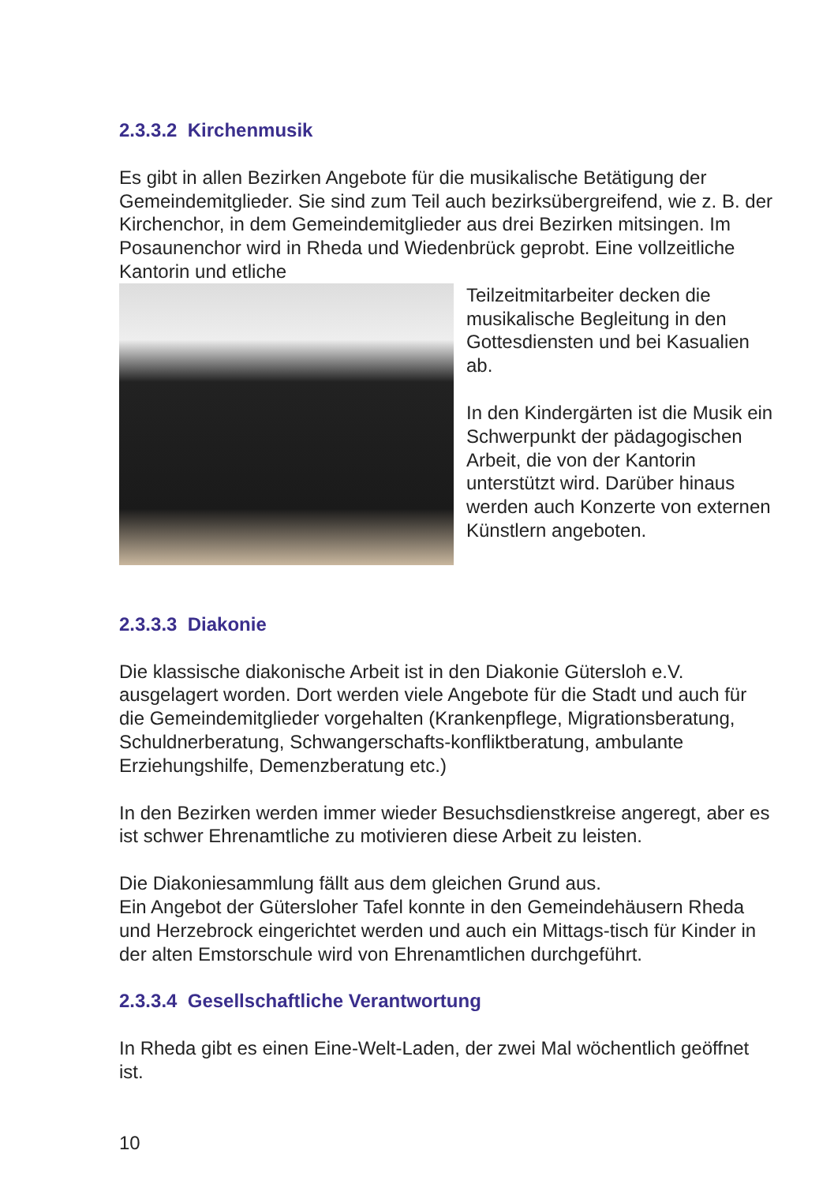2.3.3.2 Kirchenmusik
Es gibt in allen Bezirken Angebote für die musikalische Betätigung der Gemeindemitglieder. Sie sind zum Teil auch bezirksübergreifend, wie z. B. der Kirchenchor, in dem Gemeindemitglieder aus drei Bezirken mitsingen. Im Posaunenchor wird in Rheda und Wiedenbrück geprobt. Eine vollzeitliche Kantorin und etliche
Teilzeitmitarbeiter decken die musikalische Begleitung in den Gottesdiensten und bei Kasualien ab.
In den Kindergärten ist die Musik ein Schwerpunkt der pädagogischen Arbeit, die von der Kantorin unterstützt wird. Darüber hinaus werden auch Konzerte von externen Künstlern angeboten.
2.3.3.3 Diakonie
Die klassische diakonische Arbeit ist in den Diakonie Gütersloh e.V. ausgelagert worden. Dort werden viele Angebote für die Stadt und auch für die Gemeindemitglieder vorgehalten (Krankenpflege, Migrationsberatung, Schuldnerberatung, Schwangerschafts-konfliktberatung, ambulante Erziehungshilfe, Demenzberatung etc.)
In den Bezirken werden immer wieder Besuchsdienstkreise angeregt, aber es ist schwer Ehrenamtliche zu motivieren diese Arbeit zu leisten.
Die Diakoniesammlung fällt aus dem gleichen Grund aus.
Ein Angebot der Gütersloher Tafel konnte in den Gemeindehäusern Rheda und Herzebrock eingerichtet werden und auch ein Mittags-tisch für Kinder in der alten Emstorschule wird von Ehrenamtlichen durchgeführt.
2.3.3.4 Gesellschaftliche Verantwortung
In Rheda gibt es einen Eine-Welt-Laden, der zwei Mal wöchentlich geöffnet ist.
10